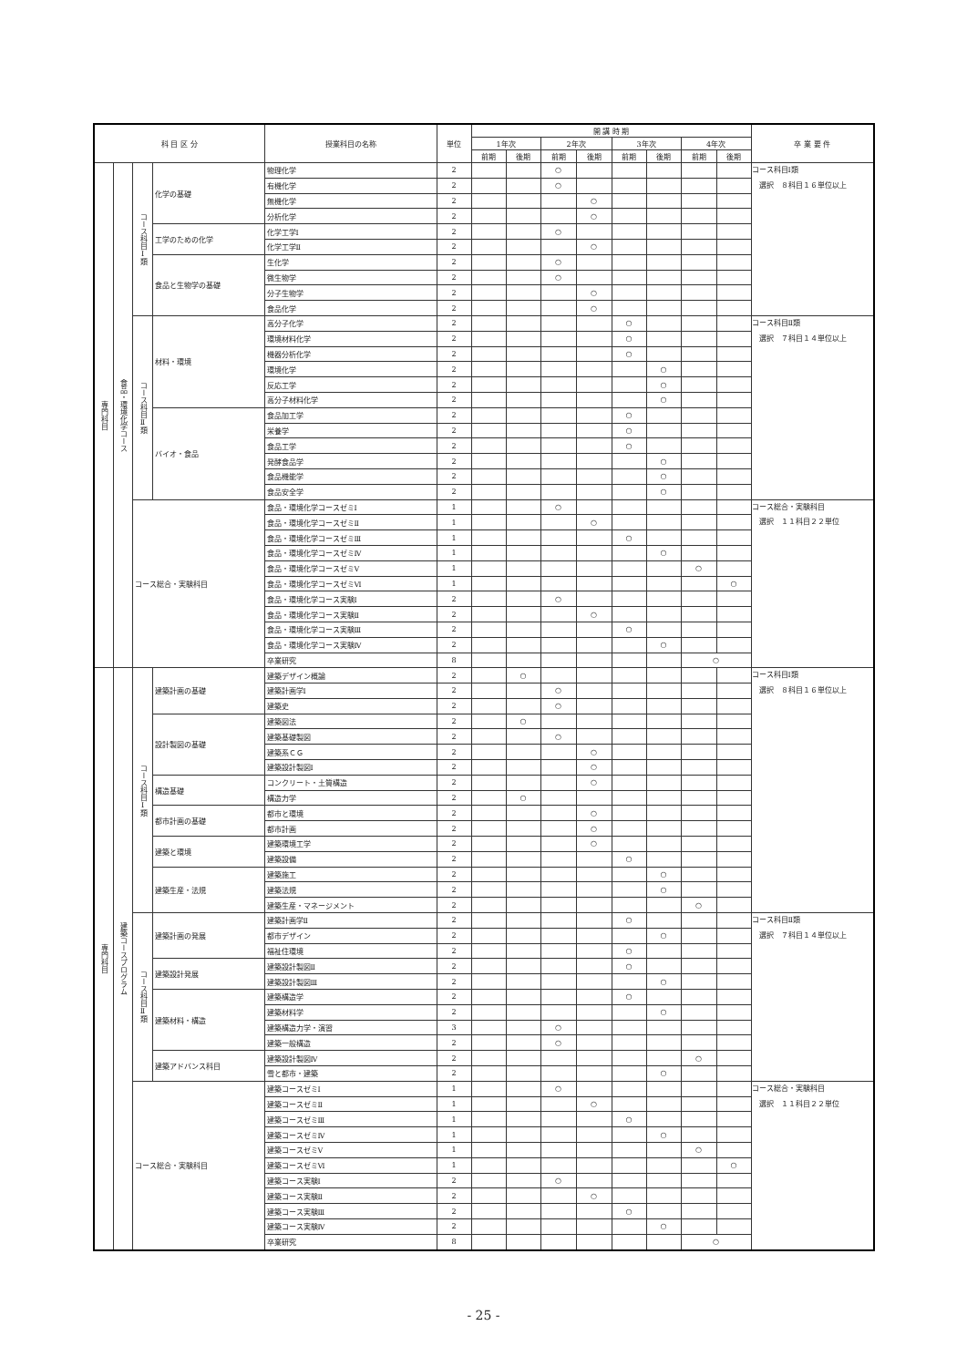| 科 目 区 分 | | | | 授業科目の名称 | 単位 | 開 講 時 期 | | | | | | | | 卒 業 要 件 |
| --- | --- | --- | --- | --- | --- | --- | --- | --- | --- | --- | --- | --- | --- | --- |
| | | | | | | 1年次 | | 2年次 | | 3年次 | | 4年次 | | |
| | | | | | | 前期 | 後期 | 前期 | 後期 | 前期 | 後期 | 前期 | 後期 | |
| 専門科目 | 食品・環境化学コース | コース科目Ⅰ類 | 化学の基礎 | 物理化学 | 2 | | | ○ | | | | | | コース科目Ⅰ類 選択 ８科目１６単位以上 |
| | | | | 有機化学 | 2 | | | ○ | | | | | | |
| | | | | 無機化学 | 2 | | | | ○ | | | | | |
| | | | | 分析化学 | 2 | | | | ○ | | | | | |
| | | | 工学のための化学 | 化学工学Ⅰ | 2 | | | ○ | | | | | | |
| | | | | 化学工学Ⅱ | 2 | | | | ○ | | | | | |
| | | | 食品と生物学の基礎 | 生化学 | 2 | | | ○ | | | | | | |
| | | | | 微生物学 | 2 | | | ○ | | | | | | |
| | | | | 分子生物学 | 2 | | | | ○ | | | | | |
| | | | | 食品化学 | 2 | | | | ○ | | | | | |
| | | コース科目Ⅱ類 | 材料・環境 | 高分子化学 | 2 | | | | | ○ | | | | コース科目Ⅱ類 選択 ７科目１４単位以上 |
| | | | | 環境材料化学 | 2 | | | | | ○ | | | | |
| | | | | 機器分析化学 | 2 | | | | | ○ | | | | |
| | | | | 環境化学 | 2 | | | | | | ○ | | | |
| | | | | 反応工学 | 2 | | | | | | ○ | | | |
| | | | | 高分子材料化学 | 2 | | | | | | ○ | | | |
| | | | バイオ・食品 | 食品加工学 | 2 | | | | | ○ | | | | |
| | | | | 栄養学 | 2 | | | | | ○ | | | | |
| | | | | 食品工学 | 2 | | | | | ○ | | | | |
| | | | | 発酵食品学 | 2 | | | | | | ○ | | | |
| | | | | 食品機能学 | 2 | | | | | | ○ | | | |
| | | | | 食品安全学 | 2 | | | | | | ○ | | | |
| | | コース総合・実験科目 | | 食品・環境化学コースゼミⅠ | 1 | | | ○ | | | | | | コース総合・実験科目 選択 １１科目２２単位 |
| | | | | 食品・環境化学コースゼミⅡ | 1 | | | | ○ | | | | | |
| | | | | 食品・環境化学コースゼミⅢ | 1 | | | | | ○ | | | | |
| | | | | 食品・環境化学コースゼミⅣ | 1 | | | | | | ○ | | | |
| | | | | 食品・環境化学コースゼミⅤ | 1 | | | | | | | ○ | | |
| | | | | 食品・環境化学コースゼミⅥ | 1 | | | | | | | | ○ | |
| | | | | 食品・環境化学コース実験Ⅰ | 2 | | | ○ | | | | | | |
| | | | | 食品・環境化学コース実験Ⅱ | 2 | | | | ○ | | | | | |
| | | | | 食品・環境化学コース実験Ⅲ | 2 | | | | | ○ | | | | |
| | | | | 食品・環境化学コース実験Ⅳ | 2 | | | | | | ○ | | | |
| | | | | 卒業研究 | 8 | | | | | | | ○ | | |
| 専門科目 | 建築コースプログラム | コース科目Ⅰ類 | 建築計画の基礎 | 建築デザイン概論 | 2 | | ○ | | | | | | | コース科目Ⅰ類 選択 ８科目１６単位以上 |
| | | | | 建築計画学Ⅰ | 2 | | | ○ | | | | | | |
| | | | | 建築史 | 2 | | | ○ | | | | | | |
| | | | 設計製図の基礎 | 建築図法 | 2 | | ○ | | | | | | | |
| | | | | 建築基礎製図 | 2 | | | ○ | | | | | | |
| | | | | 建築系ＣＧ | 2 | | | | ○ | | | | | |
| | | | | 建築設計製図Ⅰ | 2 | | | | ○ | | | | | |
| | | | 構造基礎 | コンクリート・土質構造 | 2 | | | | ○ | | | | | |
| | | | | 構造力学 | 2 | | ○ | | | | | | | |
| | | | 都市計画の基礎 | 都市と環境 | 2 | | | | ○ | | | | | |
| | | | | 都市計画 | 2 | | | | ○ | | | | | |
| | | | 建築と環境 | 建築環境工学 | 2 | | | | ○ | | | | | |
| | | | | 建築設備 | 2 | | | | | ○ | | | | |
| | | | 建築生産・法規 | 建築施工 | 2 | | | | | | ○ | | | |
| | | | | 建築法規 | 2 | | | | | | ○ | | | |
| | | | | 建築生産・マネージメント | 2 | | | | | | | ○ | | |
| | | コース科目Ⅱ類 | 建築計画の発展 | 建築計画学Ⅱ | 2 | | | | | ○ | | | | コース科目Ⅱ類 選択 ７科目１４単位以上 |
| | | | | 都市デザイン | 2 | | | | | | ○ | | | |
| | | | | 福祉住環境 | 2 | | | | | ○ | | | | |
| | | | 建築設計発展 | 建築設計製図Ⅱ | 2 | | | | | ○ | | | | |
| | | | | 建築設計製図Ⅲ | 2 | | | | | | ○ | | | |
| | | | 建築材料・構造 | 建築構造学 | 2 | | | | | ○ | | | | |
| | | | | 建築材料学 | 2 | | | | | | ○ | | | |
| | | | | 建築構造力学・演習 | 3 | | | ○ | | | | | | |
| | | | | 建築一般構造 | 2 | | | ○ | | | | | | |
| | | | 建築アドバンス科目 | 建築設計製図Ⅳ | 2 | | | | | | | ○ | | |
| | | | | 雪と都市・建築 | 2 | | | | | | ○ | | | |
| | | コース総合・実験科目 | | 建築コースゼミⅠ | 1 | | | ○ | | | | | | コース総合・実験科目 選択 １１科目２２単位 |
| | | | | 建築コースゼミⅡ | 1 | | | | ○ | | | | | |
| | | | | 建築コースゼミⅢ | 1 | | | | | ○ | | | | |
| | | | | 建築コースゼミⅣ | 1 | | | | | | ○ | | | |
| | | | | 建築コースゼミⅤ | 1 | | | | | | | ○ | | |
| | | | | 建築コースゼミⅥ | 1 | | | | | | | | ○ | |
| | | | | 建築コース実験Ⅰ | 2 | | | ○ | | | | | | |
| | | | | 建築コース実験Ⅱ | 2 | | | | ○ | | | | | |
| | | | | 建築コース実験Ⅲ | 2 | | | | | ○ | | | | |
| | | | | 建築コース実験Ⅳ | 2 | | | | | | ○ | | | |
| | | | | 卒業研究 | 8 | | | | | | | ○ | | |
- 25 -